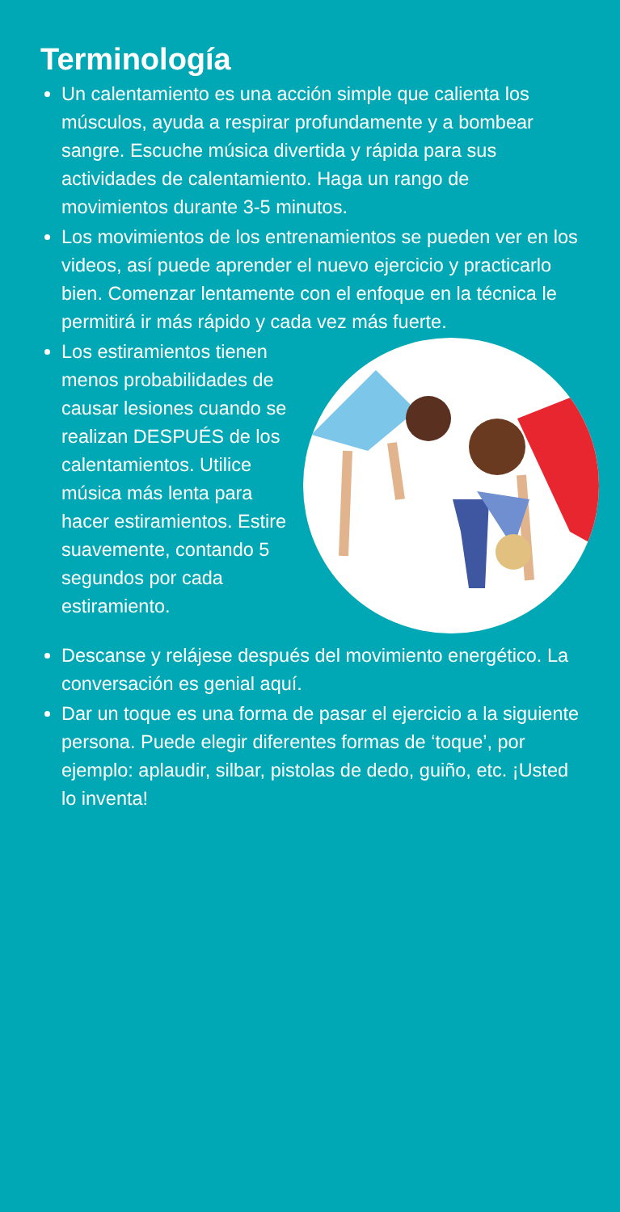Terminología
Un calentamiento es una acción simple que calienta los músculos, ayuda a respirar profundamente y a bombear sangre. Escuche música divertida y rápida para sus actividades de calentamiento. Haga un rango de movimientos durante 3-5 minutos.
Los movimientos de los entrenamientos se pueden ver en los videos, así puede aprender el nuevo ejercicio y practicarlo bien. Comenzar lentamente con el enfoque en la técnica le permitirá ir más rápido y cada vez más fuerte.
Los estiramientos tienen menos probabilidades de causar lesiones cuando se realizan DESPUÉS de los calentamientos. Utilice música más lenta para hacer estiramientos. Estire suavemente, contando 5 segundos por cada estiramiento.
Descanse y relájese después del movimiento energético. La conversación es genial aquí.
Dar un toque es una forma de pasar el ejercicio a la siguiente persona. Puede elegir diferentes formas de ‘toque’, por ejemplo: aplaudir, silbar, pistolas de dedo, guiño, etc. ¡Usted lo inventa!